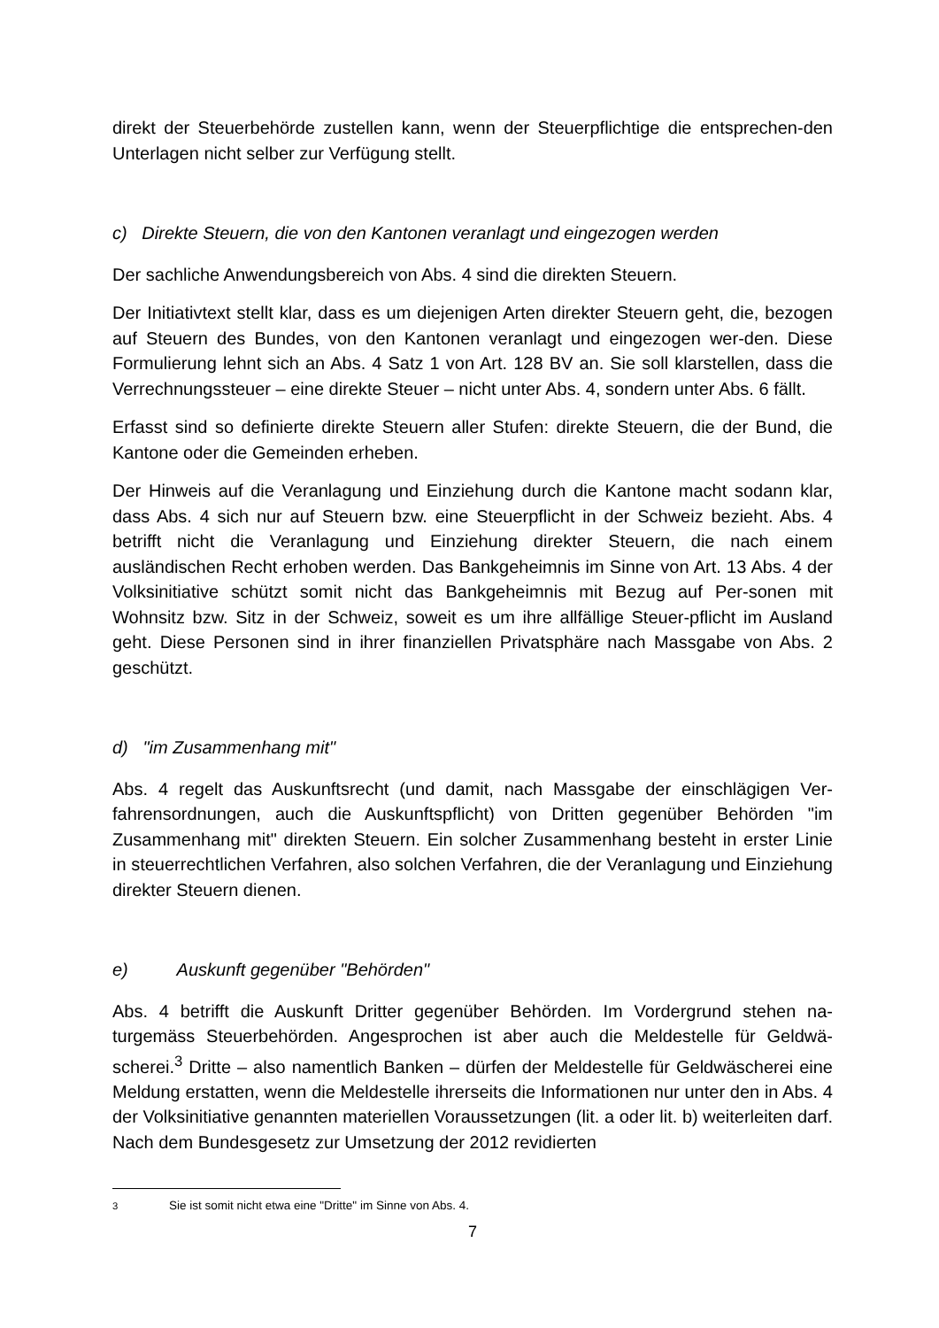direkt der Steuerbehörde zustellen kann, wenn der Steuerpflichtige die entsprechen-den Unterlagen nicht selber zur Verfügung stellt.
c) Direkte Steuern, die von den Kantonen veranlagt und eingezogen werden
Der sachliche Anwendungsbereich von Abs. 4 sind die direkten Steuern.
Der Initiativtext stellt klar, dass es um diejenigen Arten direkter Steuern geht, die, bezogen auf Steuern des Bundes, von den Kantonen veranlagt und eingezogen wer-den. Diese Formulierung lehnt sich an Abs. 4 Satz 1 von Art. 128 BV an. Sie soll klarstellen, dass die Verrechnungssteuer – eine direkte Steuer – nicht unter Abs. 4, sondern unter Abs. 6 fällt.
Erfasst sind so definierte direkte Steuern aller Stufen: direkte Steuern, die der Bund, die Kantone oder die Gemeinden erheben.
Der Hinweis auf die Veranlagung und Einziehung durch die Kantone macht sodann klar, dass Abs. 4 sich nur auf Steuern bzw. eine Steuerpflicht in der Schweiz bezieht. Abs. 4 betrifft nicht die Veranlagung und Einziehung direkter Steuern, die nach einem ausländischen Recht erhoben werden. Das Bankgeheimnis im Sinne von Art. 13 Abs. 4 der Volksinitiative schützt somit nicht das Bankgeheimnis mit Bezug auf Per-sonen mit Wohnsitz bzw. Sitz in der Schweiz, soweit es um ihre allfällige Steuer-pflicht im Ausland geht. Diese Personen sind in ihrer finanziellen Privatsphäre nach Massgabe von Abs. 2 geschützt.
d) "im Zusammenhang mit"
Abs. 4 regelt das Auskunftsrecht (und damit, nach Massgabe der einschlägigen Ver-fahrensordnungen, auch die Auskunftspflicht) von Dritten gegenüber Behörden "im Zusammenhang mit" direkten Steuern. Ein solcher Zusammenhang besteht in erster Linie in steuerrechtlichen Verfahren, also solchen Verfahren, die der Veranlagung und Einziehung direkter Steuern dienen.
e) Auskunft gegenüber "Behörden"
Abs. 4 betrifft die Auskunft Dritter gegenüber Behörden. Im Vordergrund stehen na-turgemäss Steuerbehörden. Angesprochen ist aber auch die Meldestelle für Geldwä-scherei.<sup>3</sup> Dritte – also namentlich Banken – dürfen der Meldestelle für Geldwäscherei eine Meldung erstatten, wenn die Meldestelle ihrerseits die Informationen nur unter den in Abs. 4 der Volksinitiative genannten materiellen Voraussetzungen (lit. a oder lit. b) weiterleiten darf. Nach dem Bundesgesetz zur Umsetzung der 2012 revidierten
<sup>3</sup> Sie ist somit nicht etwa eine "Dritte" im Sinne von Abs. 4.
7